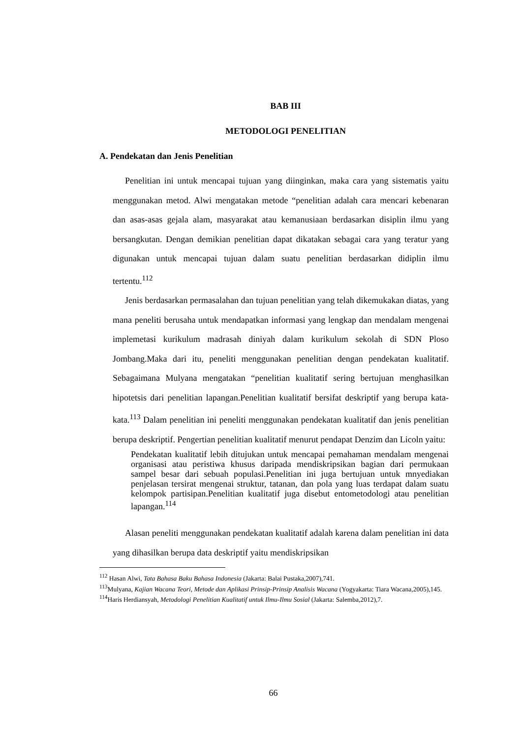BAB III
METODOLOGI PENELITIAN
A. Pendekatan dan Jenis Penelitian
Penelitian ini untuk mencapai tujuan yang diinginkan, maka cara yang sistematis yaitu menggunakan metod. Alwi mengatakan metode “penelitian adalah cara mencari kebenaran dan asas-asas gejala alam, masyarakat atau kemanusiaan berdasarkan disiplin ilmu yang bersangkutan. Dengan demikian penelitian dapat dikatakan sebagai cara yang teratur yang digunakan untuk mencapai tujuan dalam suatu penelitian berdasarkan didiplin ilmu tertentu.<sup>112</sup>
Jenis berdasarkan permasalahan dan tujuan penelitian yang telah dikemukakan diatas, yang mana peneliti berusaha untuk mendapatkan informasi yang lengkap dan mendalam mengenai implemetasi kurikulum madrasah diniyah dalam kurikulum sekolah di SDN Ploso Jombang.Maka dari itu, peneliti menggunakan penelitian dengan pendekatan kualitatif. Sebagaimana Mulyana mengatakan “penelitian kualitatif sering bertujuan menghasilkan hipotetsis dari penelitian lapangan.Penelitian kualitatif bersifat deskriptif yang berupa kata-kata.<sup>113</sup> Dalam penelitian ini peneliti menggunakan pendekatan kualitatif dan jenis penelitian berupa deskriptif. Pengertian penelitian kualitatif menurut pendapat Denzim dan Licoln yaitu:
Pendekatan kualitatif lebih ditujukan untuk mencapai pemahaman mendalam mengenai organisasi atau peristiwa khusus daripada mendiskripsikan bagian dari permukaan sampel besar dari sebuah populasi.Penelitian ini juga bertujuan untuk mnyediakan penjelasan tersirat mengenai struktur, tatanan, dan pola yang luas terdapat dalam suatu kelompok partisipan.Penelitian kualitatif juga disebut entometodologi atau penelitian lapangan.<sup>114</sup>
Alasan peneliti menggunakan pendekatan kualitatif adalah karena dalam penelitian ini data yang dihasilkan berupa data deskriptif yaitu mendiskripsikan
<sup>112</sup> Hasan Alwi, Tata Bahasa Baku Bahasa Indonesia (Jakarta: Balai Pustaka,2007),741.
<sup>113</sup> Mulyana, Kajian Wacana Teori, Metode dan Aplikasi Prinsip-Prinsip Analisis Wacana (Yogyakarta: Tiara Wacana,2005),145.
<sup>114</sup> Haris Herdiansyah, Metodologi Penelitian Kualitatif untuk Ilmu-Ilmu Sosial (Jakarta: Salemba,2012),7.
66